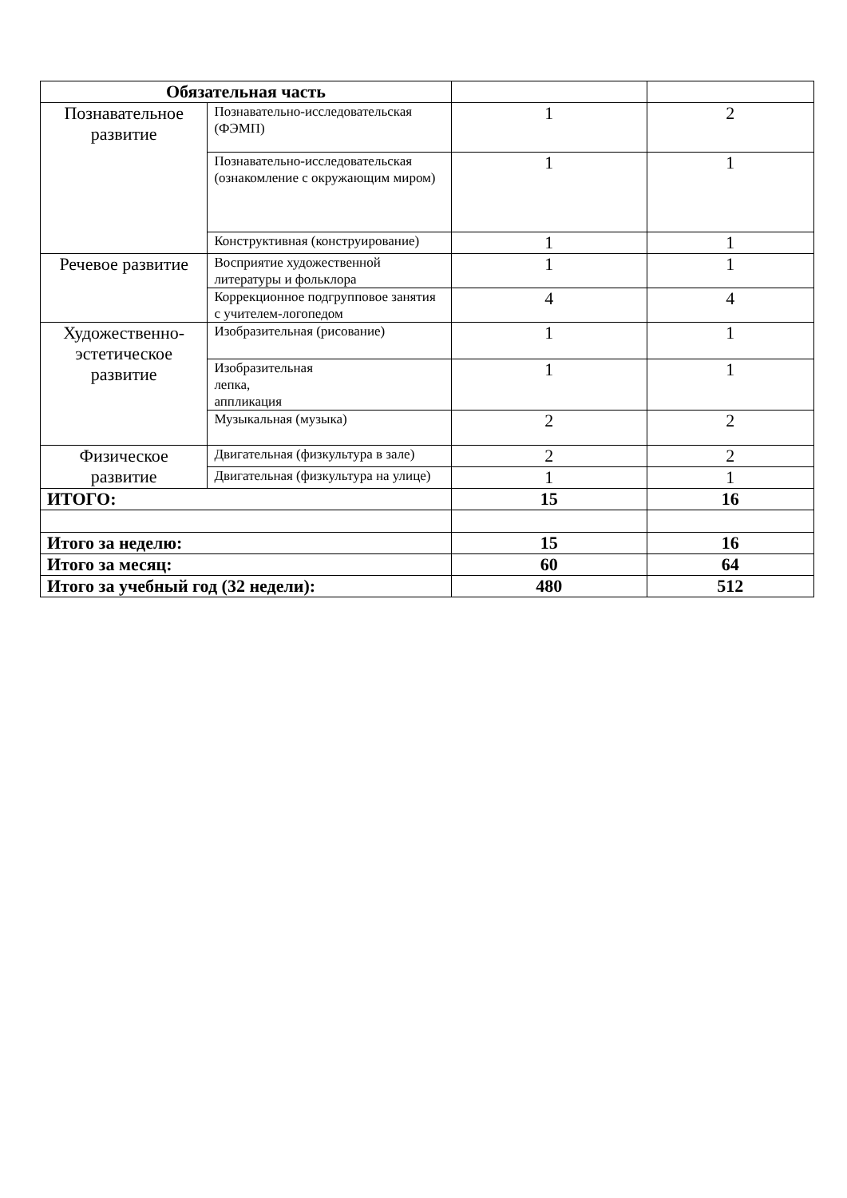| Обязательная часть | | | |
| --- | --- | --- | --- |
| Познавательное развитие | Познавательно-исследовательская (ФЭМП) | 1 | 2 |
| | Познавательно-исследовательская (ознакомление с окружающим миром) | 1 | 1 |
| | Конструктивная (конструирование) | 1 | 1 |
| Речевое развитие | Восприятие художественной литературы и фольклора | 1 | 1 |
| | Коррекционное подгрупповое занятия с учителем-логопедом | 4 | 4 |
| Художественно-эстетическое развитие | Изобразительная (рисование) | 1 | 1 |
| | Изобразительная лепка, аппликация | 1 | 1 |
| | Музыкальная (музыка) | 2 | 2 |
| Физическое развитие | Двигательная (физкультура в зале) | 2 | 2 |
| | Двигательная (физкультура на улице) | 1 | 1 |
| ИТОГО: | | 15 | 16 |
| Итого за неделю: | | 15 | 16 |
| Итого за месяц: | | 60 | 64 |
| Итого за учебный год (32 недели): | | 480 | 512 |